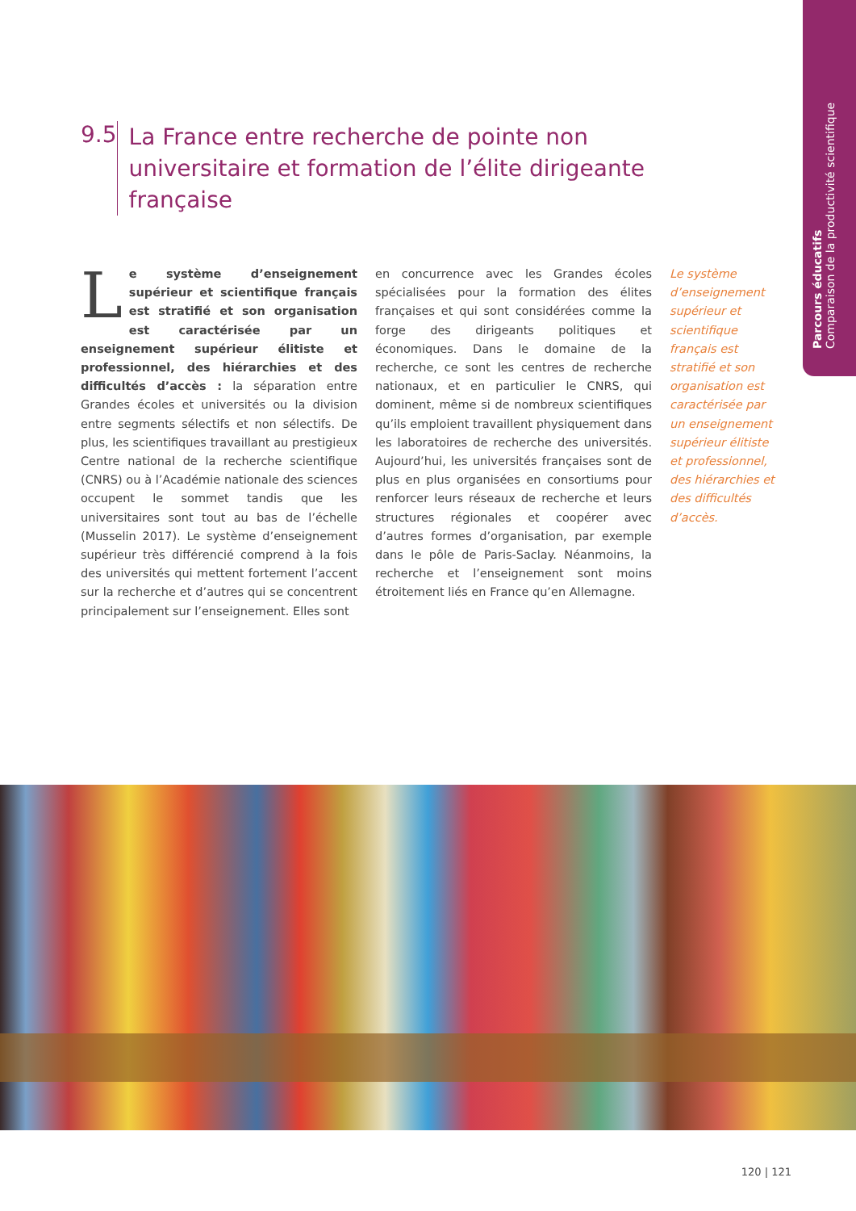Parcours éducatifs
Comparaison de la productivité scientifique
9.5
La France entre recherche de pointe non universitaire et formation de l’élite dirigeante française
Le système d’enseignement supérieur et scientifique français est stratifié et son organisation est caractérisée par un enseignement supérieur élitiste et professionnel, des hiérarchies et des difficultés d’accès : la séparation entre Grandes écoles et universités ou la division entre segments sélectifs et non sélectifs. De plus, les scientifiques travaillant au prestigieux Centre national de la recherche scientifique (CNRS) ou à l’Académie nationale des sciences occupent le sommet tandis que les universitaires sont tout au bas de l’échelle (Musselin 2017). Le système d’enseignement supérieur très différencié comprend à la fois des universités qui mettent fortement l’accent sur la recherche et d’autres qui se concentrent principalement sur l’enseignement. Elles sont
en concurrence avec les Grandes écoles spécialisées pour la formation des élites françaises et qui sont considérées comme la forge des dirigeants politiques et économiques. Dans le domaine de la recherche, ce sont les centres de recherche nationaux, et en particulier le CNRS, qui dominent, même si de nombreux scientifiques qu’ils emploient travaillent physiquement dans les laboratoires de recherche des universités. Aujourd’hui, les universités françaises sont de plus en plus organisées en consortiums pour renforcer leurs réseaux de recherche et leurs structures régionales et coopérer avec d’autres formes d’organisation, par exemple dans le pôle de Paris-Saclay. Néanmoins, la recherche et l’enseignement sont moins étroitement liés en France qu’en Allemagne.
Le système d’enseignement supérieur et scientifique français est stratifié et son organisation est caractérisée par un enseignement supérieur élitiste et professionnel, des hiérarchies et des difficultés d’accès.
120 | 121